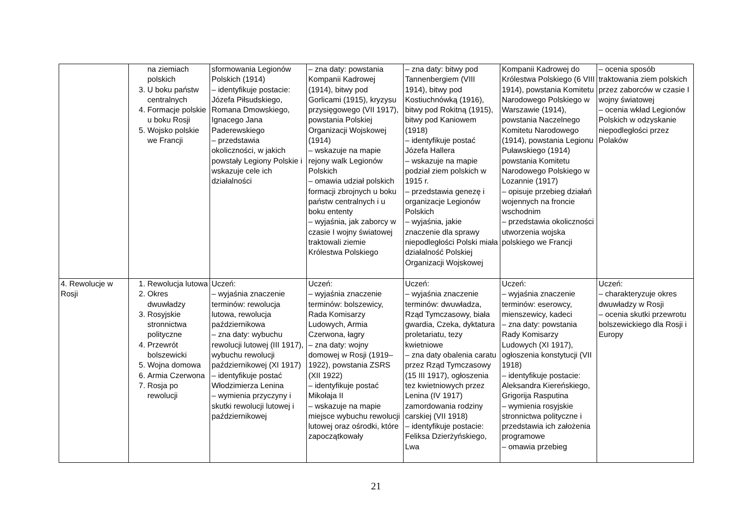| | na ziemiach polskich 3. U boku państw centralnych 4. Formacje polskie u boku Rosji 5. Wojsko polskie we Francji | sformowania Legionów Polskich (1914) – identyfikuje postacie: Józefa Piłsudskiego, Romana Dmowskiego, Ignacego Jana Paderewskiego – przedstawia okoliczności, w jakich powstały Legiony Polskie i wskazuje cele ich działalności | – zna daty: powstania Kompanii Kadrowej (1914), bitwy pod Gorlicami (1915), kryzysu przysięgowego (VII 1917), powstania Polskiej Organizacji Wojskowej (1914) – wskazuje na mapie rejony walk Legionów Polskich – omawia udział polskich formacji zbrojnych u boku państw centralnych i u boku ententy – wyjaśnia, jak zaborcy w czasie I wojny światowej traktowali ziemie Królestwa Polskiego | – zna daty: bitwy pod Tannenbergiem (VIII 1914), bitwy pod Kostiuchnówką (1916), bitwy pod Rokitną (1915), bitwy pod Kaniowem (1918) – identyfikuje postać Józefa Hallera – wskazuje na mapie podział ziem polskich w 1915 r. – przedstawia genezę i organizacje Legionów Polskich – wyjaśnia, jakie znaczenie dla sprawy niepodległości Polski miała działalność Polskiej Organizacji Wojskowej | Kompanii Kadrowej do Królestwa Polskiego (6 VIII 1914), powstania Komitetu Narodowego Polskiego w Warszawie (1914), powstania Naczelnego Komitetu Narodowego (1914), powstania Legionu Puławskiego (1914) powstania Komitetu Narodowego Polskiego w Lozannie (1917) – opisuje przebieg działań wojennych na froncie wschodnim – przedstawia okoliczności utworzenia wojska polskiego we Francji | – ocenia sposób traktowania ziem polskich przez zaborców w czasie I wojny światowej – ocenia wkład Legionów Polskich w odzyskanie niepodległości przez Polaków |
| 4. Rewolucje w Rosji | 1. Rewolucja lutowa 2. Okres dwuwładzy 3. Rosyjskie stronnictwa polityczne 4. Przewrót bolszewicki 5. Wojna domowa 6. Armia Czerwona 7. Rosja po rewolucji | Uczeń: – wyjaśnia znaczenie terminów: rewolucja lutowa, rewolucja październikowa – zna daty: wybuchu rewolucji lutowej (III 1917), wybuchu rewolucji październikowej (XI 1917) – identyfikuje postać Włodzimierza Lenina – wymienia przyczyny i skutki rewolucji lutowej i październikowej | Uczeń: – wyjaśnia znaczenie terminów: bolszewicy, Rada Komisarzy Ludowych, Armia Czerwona, łagry – zna daty: wojny domowej w Rosji (1919–1922), powstania ZSRS (XII 1922) – identyfikuje postać Mikołaja II – wskazuje na mapie miejsce wybuchu rewolucji lutowej oraz ośrodki, które zapoczątkowały | Uczeń: – wyjaśnia znaczenie terminów: dwuwładza, Rząd Tymczasowy, biała gwardia, Czeka, dyktatura proletariatu, tezy kwietniowe – zna daty obalenia caratu przez Rząd Tymczasowy (15 III 1917), ogłoszenia tez kwietniowych przez Lenina (IV 1917) zamordowania rodziny carskiej (VII 1918) – identyfikuje postacie: Feliksa Dzierżyńskiego, Lwa | Uczeń: – wyjaśnia znaczenie terminów: eserowcy, mienszewicy, kadeci – zna daty: powstania Rady Komisarzy Ludowych (XI 1917), ogłoszenia konstytucji (VII 1918) – identyfikuje postacie: Aleksandra Kiereńskiego, Grigorija Rasputina – wymienia rosyjskie stronnictwa polityczne i przedstawia ich założenia programowe – omawia przebieg | Uczeń: – charakteryzuje okres dwuwładzy w Rosji – ocenia skutki przewrotu bolszewickiego dla Rosji i Europy |
21